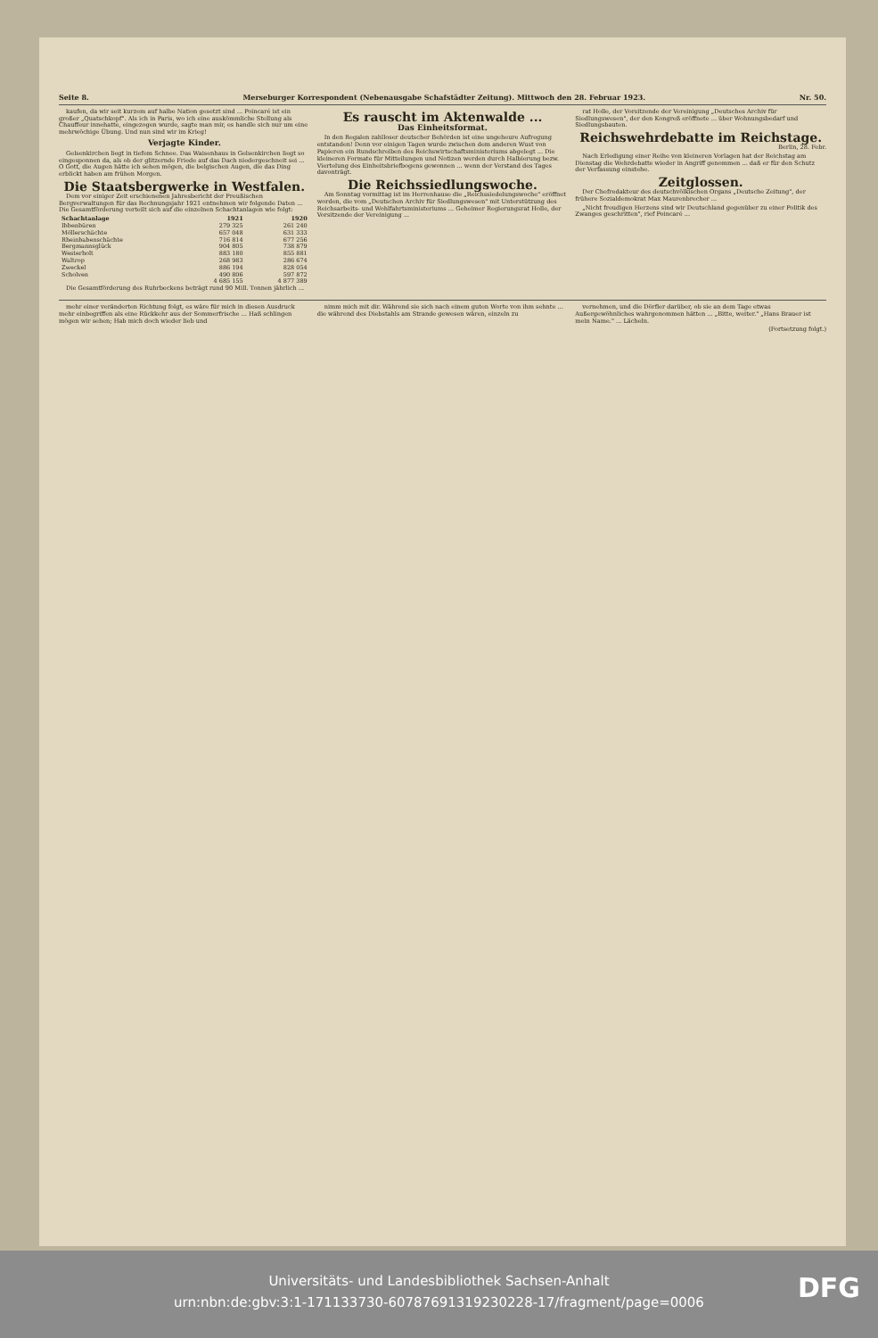Seite 8. Merseburger Korrespondent (Nebenausgabe Schafstädter Zeitung). Mittwoch den 28. Februar 1923. Nr. 50.
kaufen, da wir seit kurzem auf halbe Nation gesetzt sind ... Poincaré ist ein großer „Quatschkopf". Als ich in Paris, wo ich eine auskömmliche Stellung als Chauffeur innehatte, eingezogen wurde, sagte man mir, es handle sich nur um eine mehrwöchige Übung. Und nun sind wir im Krieg!
Verjagte Kinder.
Gelsenkirchen liegt in tiefem Schnee. Das Waisenhaus in Gelsenkirchen liegt so eingesponnen da, als ob der glitzernde Friede auf das Dach niedergeschneit sei ... O Gott, die Augen hätte ich sehen mögen, die belgischen Augen, die das Ding erblickt haben am frühen Morgen.
Die Staatsbergwerke in Westfalen.
Dem vor einiger Zeit erschienenen Jahresbericht der Preußischen Bergverwaltungen für das Rechnungsjahr 1921 entnehmen wir folgende Daten ... Die Gesamtförderung verteilt sich auf die einzelnen Schachtanlagen wie folgt:
| Schachtanlage | 1921 | 1920 |
| --- | --- | --- |
| Ibbenbüren | 279 325 | 261 240 |
| Möllerschächte | 657 048 | 631 333 |
| Rheinbabenschächte | 716 814 | 677 256 |
| Bergmannsglück | 904 805 | 738 879 |
| Westerholt | 883 180 | 855 881 |
| Waltrop | 268 983 | 286 674 |
| Zweckel | 886 194 | 828 054 |
| Scholven | 490 806 | 597 872 |
| | 4 685 155 | 4 877 389 |
Die Gesamtförderung des Ruhrbeckens beträgt rund 90 Mill. Tonnen jährlich ...
Es rauscht im Aktenwalde ...
Das Einheitsformat.
In den Regalen zahlloser deutscher Behörden ist eine ungeheure Aufregung entstanden! Denn vor einigen Tagen wurde zwischen dem anderen Wust von Papieren ein Rundschreiben des Reichswirtschaftsministeriums abgelegt ... Die kleineren Formate für Mitteilungen und Notizen werden durch Halbierung bezw. Viertelung des Einheitsbriefbogens gewonnen ... wenn der Verstand des Tages davonträgt.
Die Reichssiedlungswoche.
Am Sonntag vormittag ist im Herrenhause die „Reichssiedelungswoche" eröffnet worden, die vom „Deutschen Archiv für Siedlungswesen" mit Unterstützung des Reichsarbeits- und Wohlfahrtsministeriums ... Geheimer Regierungsrat Holle, der Vorsitzende der Vereinigung ...
rat Holle, der Vorsitzende der Vereinigung „Deutsches Archiv für Siedlungswesen", der den Kongreß eröffnete ... über Wohnungsbedarf und Siedlungsbauten.
Reichswehrdebatte im Reichstage.
Berlin, 28. Febr.
Nach Erledigung einer Reihe von kleineren Vorlagen hat der Reichstag am Dienstag die Wehrdebatte wieder in Angriff genommen ... daß er für den Schutz der Verfassung einstehe.
Zeitglossen.
Der Chefredakteur des deutschvölkischen Organs „Deutsche Zeitung", der frühere Sozialdemokrat Max Maurenbrecher ...
„Nicht freudigen Herzens sind wir Deutschland gegenüber zu einer Politik des Zwanges geschritten", rief Poincaré ...
mehr einer veränderten Richtung folgt, es wäre für mich in diesen Ausdruck mehr einbegriffen als eine Rückkehr aus der Sommerfrische ... Haß schlingen mögen wir sehen; Hab mich doch wieder lieb und
nimm mich mit dir. Während sie sich nach einem guten Worte von ihm sehnte ... die während des Diebstahls am Strande gewesen wären, einzeln zu
vernehmen, und die Dörfler darüber, ob sie an dem Tage etwas Außergewöhnliches wahrgenommen hätten ... „Bitte, weiter." „Hans Brauer ist mein Name." ... Lächeln.
(Fortsetzung folgt.)
Universitäts- und Landesbibliothek Sachsen-Anhalt
urn:nbn:de:gbv:3:1-171133730-60787691319230228-17/fragment/page=0006
DFG